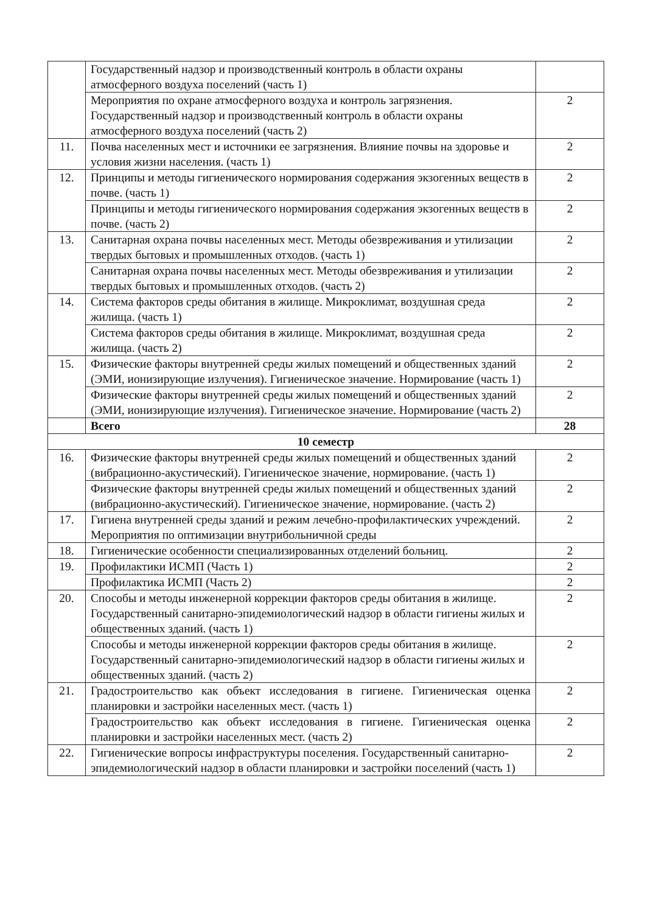| | Государственный надзор и производственный контроль в области охраны атмосферного воздуха поселений (часть 1) | |
| | Мероприятия по охране атмосферного воздуха и контроль загрязнения. Государственный надзор и производственный контроль в области охраны атмосферного воздуха поселений (часть 2) | 2 |
| 11. | Почва населенных мест и источники ее загрязнения. Влияние почвы на здоровье и условия жизни населения. (часть 1) | 2 |
| 12. | Принципы и методы гигиенического нормирования содержания экзогенных веществ в почве. (часть 1) | 2 |
| | Принципы и методы гигиенического нормирования содержания экзогенных веществ в почве. (часть 2) | 2 |
| 13. | Санитарная охрана почвы населенных мест. Методы обезвреживания и утилизации твердых бытовых и промышленных отходов. (часть 1) | 2 |
| | Санитарная охрана почвы населенных мест. Методы обезвреживания и утилизации твердых бытовых и промышленных отходов. (часть 2) | 2 |
| 14. | Система факторов среды обитания в жилище. Микроклимат, воздушная среда жилища. (часть 1) | 2 |
| | Система факторов среды обитания в жилище. Микроклимат, воздушная среда жилища. (часть 2) | 2 |
| 15. | Физические факторы внутренней среды жилых помещений и общественных зданий (ЭМИ, ионизирующие излучения). Гигиеническое значение. Нормирование (часть 1) | 2 |
| | Физические факторы внутренней среды жилых помещений и общественных зданий (ЭМИ, ионизирующие излучения). Гигиеническое значение. Нормирование (часть 2) | 2 |
| | Всего | 28 |
| 10 семестр | | |
| 16. | Физические факторы внутренней среды жилых помещений и общественных зданий (вибрационно-акустический). Гигиеническое значение, нормирование. (часть 1) | 2 |
| | Физические факторы внутренней среды жилых помещений и общественных зданий (вибрационно-акустический). Гигиеническое значение, нормирование. (часть 2) | 2 |
| 17. | Гигиена внутренней среды зданий и режим лечебно-профилактических учреждений. Мероприятия по оптимизации внутрибольничной среды | 2 |
| 18. | Гигиенические особенности специализированных отделений больниц. | 2 |
| 19. | Профилактики ИСМП (Часть 1) | 2 |
| | Профилактика ИСМП (Часть 2) | 2 |
| 20. | Способы и методы инженерной коррекции факторов среды обитания в жилище. Государственный санитарно-эпидемиологический надзор в области гигиены жилых и общественных зданий. (часть 1) | 2 |
| | Способы и методы инженерной коррекции факторов среды обитания в жилище. Государственный санитарно-эпидемиологический надзор в области гигиены жилых и общественных зданий. (часть 2) | 2 |
| 21. | Градостроительство как объект исследования в гигиене. Гигиеническая оценка планировки и застройки населенных мест. (часть 1) | 2 |
| | Градостроительство как объект исследования в гигиене. Гигиеническая оценка планировки и застройки населенных мест. (часть 2) | 2 |
| 22. | Гигиенические вопросы инфраструктуры поселения. Государственный санитарно-эпидемиологический надзор в области планировки и застройки поселений (часть 1) | 2 |